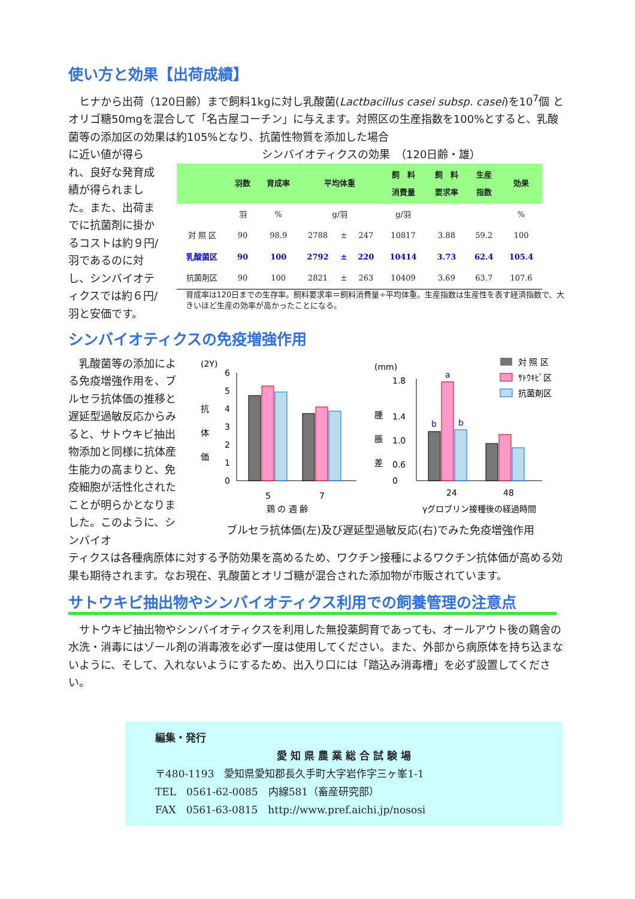使い方と効果【出荷成績】
　ヒナから出荷（120日齢）まで飼料1kgに対し乳酸菌(Lactbacillus casei subsp. casei)を10<sup>7</sup>個 とオリゴ糖50mgを混合して「名古屋コーチン」に与えます。対照区の生産指数を100%とすると、乳酸菌等の添加区の効果は約105%となり、抗菌性物質を添加した場合
に近い値が得られ、良好な発育成績が得られました。また、出荷までに抗菌剤に掛かるコストは約９円/羽であるのに対し、シンバイオティクスでは約６円/羽と安価です。
シンバイオティクスの効果　（120日齢・雄）
| | 羽数 | 育成率 | 平均体重 | | | 飼 料 消費量 | 飼 料 要求率 | 生産 指数 | 効果 |
| --- | --- | --- | --- | --- | --- | --- | --- | --- | --- |
| | 羽 | % | g/羽 | | | g/羽 | | | % |
| 対 照 区 | 90 | 98.9 | 2788 | ± | 247 | 10817 | 3.88 | 59.2 | 100 |
| 乳酸菌区 | 90 | 100 | 2792 | ± | 220 | 10414 | 3.73 | 62.4 | 105.4 |
| 抗菌剤区 | 90 | 100 | 2821 | ± | 263 | 10409 | 3.69 | 63.7 | 107.6 |
育成率は120日までの生存率。飼料要求率＝飼料消費量÷平均体重。生産指数は生産性を表す経済指数で、大きいほど生産の効率が高かったことになる。
シンバイオティクスの免疫増強作用
　乳酸菌等の添加による免疫増強作用を、ブルセラ抗体価の推移と遅延型過敏反応からみると、サトウキビ抽出物添加と同様に抗体産生能力の高まりと、免疫細胞が活性化されたことが明らかとなりました。このように、シンバイオ
(2Y)
抗
体
価
6
5
4
3
2
1
0
5
7
鶏 の 週 齢
(mm)
腫
脹
差
1.8
1.4
1.0
0.6
0
b
a
b
24
48
γグロブリン接種後の経過時間
対 照 区
ｻﾄｳｷﾋﾞ区
抗菌剤区
ブルセラ抗体価(左)及び遅延型過敏反応(右)でみた免疫増強作用
ティクスは各種病原体に対する予防効果を高めるため、ワクチン接種によるワクチン抗体価が高める効果も期待されます。なお現在、乳酸菌とオリゴ糖が混合された添加物が市販されています。
サトウキビ抽出物やシンバイオティクス利用での飼養管理の注意点
　サトウキビ抽出物やシンバイオティクスを利用した無投薬飼育であっても、オールアウト後の鶏舎の水洗・消毒にはゾール剤の消毒液を必ず一度は使用してください。また、外部から病原体を持ち込まないように、そして、入れないようにするため、出入り口には「踏込み消毒槽」を必ず設置してください。
編集・発行
愛 知 県 農 業 総 合 試 験 場
〒480-1193　愛知県愛知郡長久手町大字岩作字三ヶ峯1-1
TEL　0561-62-0085　内線581（畜産研究部）
FAX　0561-63-0815　http://www.pref.aichi.jp/nososi